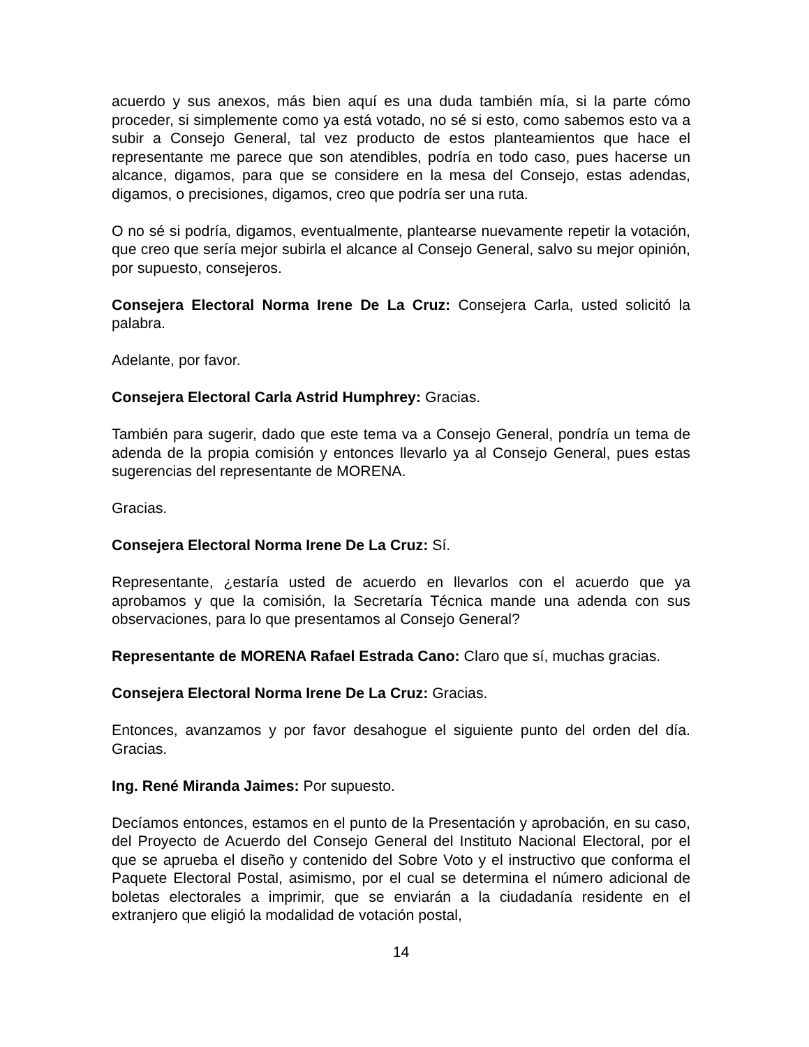acuerdo y sus anexos, más bien aquí es una duda también mía, si la parte cómo proceder, si simplemente como ya está votado, no sé si esto, como sabemos esto va a subir a Consejo General, tal vez producto de estos planteamientos que hace el representante me parece que son atendibles, podría en todo caso, pues hacerse un alcance, digamos, para que se considere en la mesa del Consejo, estas adendas, digamos, o precisiones, digamos, creo que podría ser una ruta.
O no sé si podría, digamos, eventualmente, plantearse nuevamente repetir la votación, que creo que sería mejor subirla el alcance al Consejo General, salvo su mejor opinión, por supuesto, consejeros.
Consejera Electoral Norma Irene De La Cruz: Consejera Carla, usted solicitó la palabra.
Adelante, por favor.
Consejera Electoral Carla Astrid Humphrey: Gracias.
También para sugerir, dado que este tema va a Consejo General, pondría un tema de adenda de la propia comisión y entonces llevarlo ya al Consejo General, pues estas sugerencias del representante de MORENA.
Gracias.
Consejera Electoral Norma Irene De La Cruz: Sí.
Representante, ¿estaría usted de acuerdo en llevarlos con el acuerdo que ya aprobamos y que la comisión, la Secretaría Técnica mande una adenda con sus observaciones, para lo que presentamos al Consejo General?
Representante de MORENA Rafael Estrada Cano: Claro que sí, muchas gracias.
Consejera Electoral Norma Irene De La Cruz: Gracias.
Entonces, avanzamos y por favor desahogue el siguiente punto del orden del día. Gracias.
Ing. René Miranda Jaimes: Por supuesto.
Decíamos entonces, estamos en el punto de la Presentación y aprobación, en su caso, del Proyecto de Acuerdo del Consejo General del Instituto Nacional Electoral, por el que se aprueba el diseño y contenido del Sobre Voto y el instructivo que conforma el Paquete Electoral Postal, asimismo, por el cual se determina el número adicional de boletas electorales a imprimir, que se enviarán a la ciudadanía residente en el extranjero que eligió la modalidad de votación postal,
14